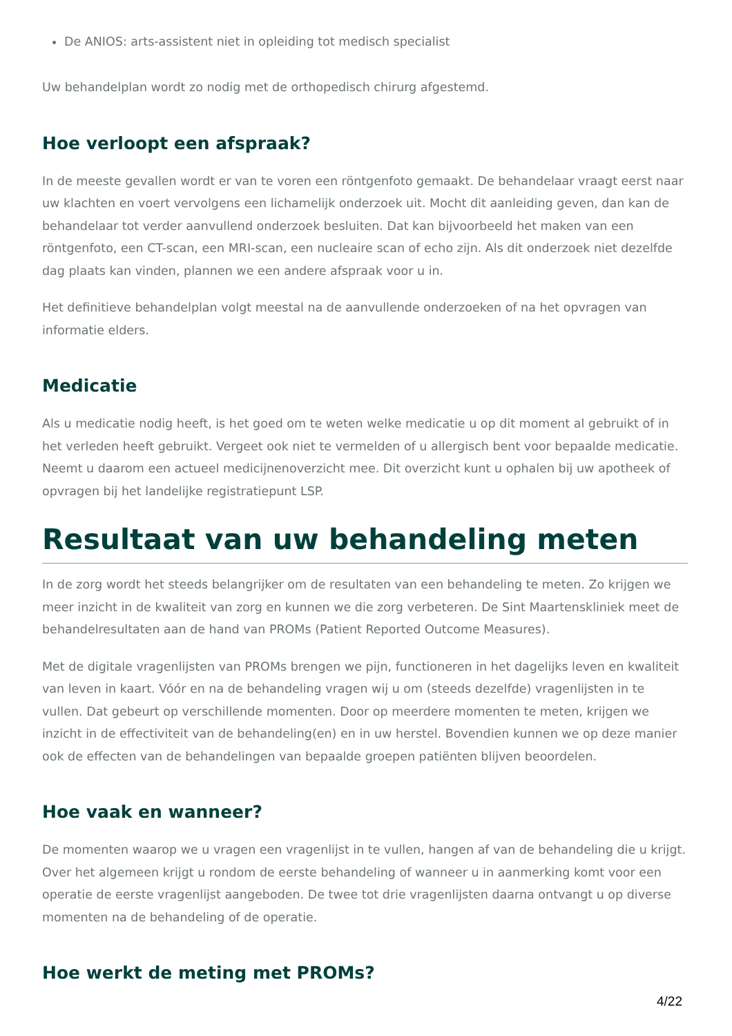De ANIOS: arts-assistent niet in opleiding tot medisch specialist
Uw behandelplan wordt zo nodig met de orthopedisch chirurg afgestemd.
Hoe verloopt een afspraak?
In de meeste gevallen wordt er van te voren een röntgenfoto gemaakt. De behandelaar vraagt eerst naar uw klachten en voert vervolgens een lichamelijk onderzoek uit. Mocht dit aanleiding geven, dan kan de behandelaar tot verder aanvullend onderzoek besluiten. Dat kan bijvoorbeeld het maken van een röntgenfoto, een CT-scan, een MRI-scan, een nucleaire scan of echo zijn. Als dit onderzoek niet dezelfde dag plaats kan vinden, plannen we een andere afspraak voor u in.
Het definitieve behandelplan volgt meestal na de aanvullende onderzoeken of na het opvragen van informatie elders.
Medicatie
Als u medicatie nodig heeft, is het goed om te weten welke medicatie u op dit moment al gebruikt of in het verleden heeft gebruikt. Vergeet ook niet te vermelden of u allergisch bent voor bepaalde medicatie. Neemt u daarom een actueel medicijnenoverzicht mee. Dit overzicht kunt u ophalen bij uw apotheek of opvragen bij het landelijke registratiepunt LSP.
Resultaat van uw behandeling meten
In de zorg wordt het steeds belangrijker om de resultaten van een behandeling te meten. Zo krijgen we meer inzicht in de kwaliteit van zorg en kunnen we die zorg verbeteren. De Sint Maartenskliniek meet de behandelresultaten aan de hand van PROMs (Patient Reported Outcome Measures).
Met de digitale vragenlijsten van PROMs brengen we pijn, functioneren in het dagelijks leven en kwaliteit van leven in kaart. Vóór en na de behandeling vragen wij u om (steeds dezelfde) vragenlijsten in te vullen. Dat gebeurt op verschillende momenten. Door op meerdere momenten te meten, krijgen we inzicht in de effectiviteit van de behandeling(en) en in uw herstel. Bovendien kunnen we op deze manier ook de effecten van de behandelingen van bepaalde groepen patiënten blijven beoordelen.
Hoe vaak en wanneer?
De momenten waarop we u vragen een vragenlijst in te vullen, hangen af van de behandeling die u krijgt. Over het algemeen krijgt u rondom de eerste behandeling of wanneer u in aanmerking komt voor een operatie de eerste vragenlijst aangeboden. De twee tot drie vragenlijsten daarna ontvangt u op diverse momenten na de behandeling of de operatie.
Hoe werkt de meting met PROMs?
4/22